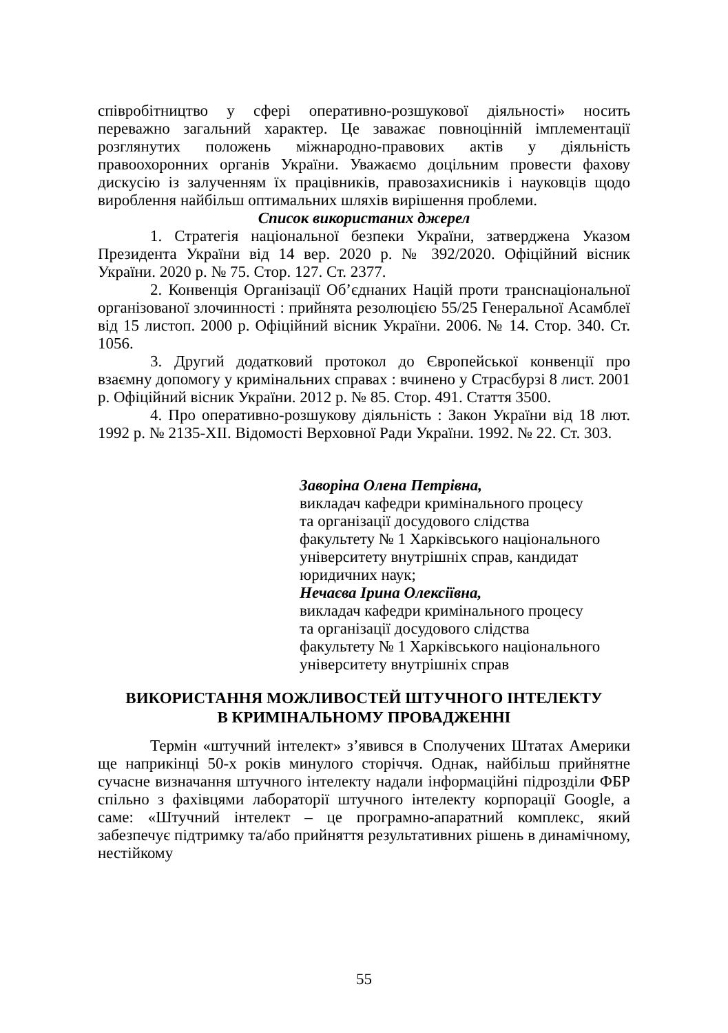співробітництво у сфері оперативно-розшукової діяльності» носить переважно загальний характер. Це заважає повноцінній імплементації розглянутих положень міжнародно-правових актів у діяльність правоохоронних органів України. Уважаємо доцільним провести фахову дискусію із залученням їх працівників, правозахисників і науковців щодо вироблення найбільш оптимальних шляхів вирішення проблеми.
Список використаних джерел
1. Стратегія національної безпеки України, затверджена Указом Президента України від 14 вер. 2020 р. № 392/2020. Офіційний вісник України. 2020 р. № 75. Стор. 127. Ст. 2377.
2. Конвенція Організації Об’єднаних Націй проти транснаціональної організованої злочинності : прийнята резолюцією 55/25 Генеральної Асамблеї від 15 листоп. 2000 р. Офіційний вісник України. 2006. № 14. Стор. 340. Ст. 1056.
3. Другий додатковий протокол до Європейської конвенції про взаємну допомогу у кримінальних справах : вчинено у Страсбурзі 8 лист. 2001 р. Офіційний вісник України. 2012 р. № 85. Стор. 491. Стаття 3500.
4. Про оперативно-розшукову діяльність : Закон України від 18 лют. 1992 р. № 2135-XII. Відомості Верховної Ради України. 1992. № 22. Ст. 303.
Заворіна Олена Петрівна,
викладач кафедри кримінального процесу
та організації досудового слідства
факультету № 1 Харківського національного
університету внутрішніх справ, кандидат
юридичних наук;
Нечаєва Ірина Олексіївна,
викладач кафедри кримінального процесу
та організації досудового слідства
факультету № 1 Харківського національного
університету внутрішніх справ
ВИКОРИСТАННЯ МОЖЛИВОСТЕЙ ШТУЧНОГО ІНТЕЛЕКТУ
В КРИМІНАЛЬНОМУ ПРОВАДЖЕННІ
Термін «штучний інтелект» з’явився в Сполучених Штатах Америки ще наприкінці 50-х років минулого сторіччя. Однак, найбільш прийнятне сучасне визначання штучного інтелекту надали інформаційні підрозділи ФБР спільно з фахівцями лабораторії штучного інтелекту корпорації Google, а саме: «Штучний інтелект – це програмно-апаратний комплекс, який забезпечує підтримку та/або прийняття результативних рішень в динамічному, нестійкому
55